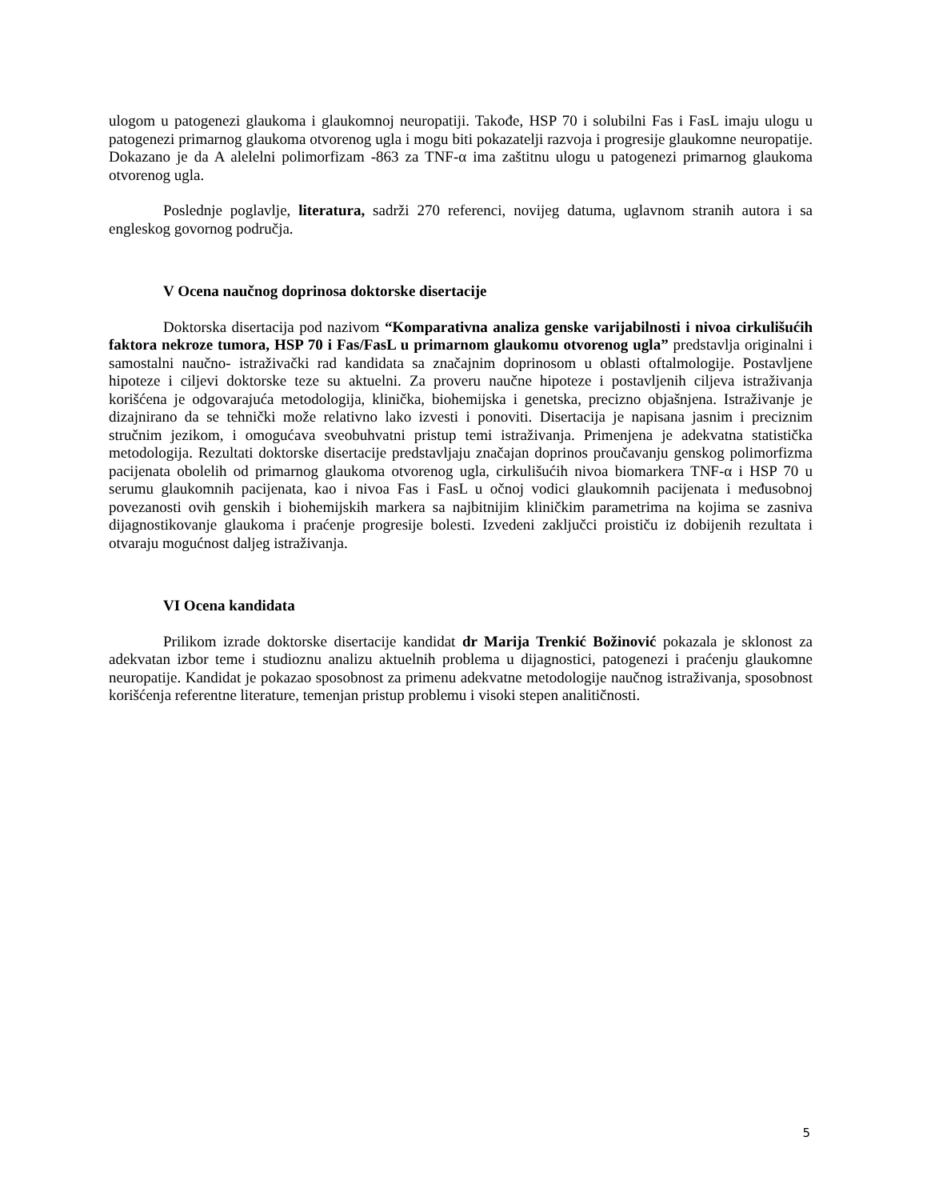ulogom u patogenezi glaukoma i glaukomnoj neuropatiji. Takođe, HSP 70 i solubilni Fas i FasL imaju ulogu u patogenezi primarnog glaukoma otvorenog ugla i mogu biti pokazatelji razvoja i progresije glaukomne neuropatije. Dokazano je da A alelelni polimorfizam -863 za TNF-α ima zaštitnu ulogu u patogenezi primarnog glaukoma otvorenog ugla.
Poslednje poglavlje, literatura, sadrži 270 referenci, novijeg datuma, uglavnom stranih autora i sa engleskog govornog područja.
V Ocena naučnog doprinosa doktorske disertacije
Doktorska disertacija pod nazivom “Komparativna analiza genske varijabilnosti i nivoa cirkulišućih faktora nekroze tumora, HSP 70 i Fas/FasL u primarnom glaukomu otvorenog ugla” predstavlja originalni i samostalni naučno- istraživački rad kandidata sa značajnim doprinosom u oblasti oftalmologije. Postavljene hipoteze i ciljevi doktorske teze su aktuelni. Za proveru naučne hipoteze i postavljenih ciljeva istraživanja korišćena je odgovarajuća metodologija, klinička, biohemijska i genetska, precizno objašnjena. Istraživanje je dizajnirano da se tehnički može relativno lako izvesti i ponoviti. Disertacija je napisana jasnim i preciznim stručnim jezikom, i omogućava sveobuhvatni pristup temi istraživanja. Primenjena je adekvatna statistička metodologija. Rezultati doktorske disertacije predstavljaju značajan doprinos proučavanju genskog polimorfizma pacijenata obolelih od primarnog glaukoma otvorenog ugla, cirkulišućih nivoa biomarkera TNF-α i HSP 70 u serumu glaukomnih pacijenata, kao i nivoa Fas i FasL u očnoj vodici glaukomnih pacijenata i međusobnoj povezanosti ovih genskih i biohemijskih markera sa najbitnijim kliničkim parametrima na kojima se zasniva dijagnostikovanje glaukoma i praćenje progresije bolesti. Izvedeni zaključci proističu iz dobijenih rezultata i otvaraju mogućnost daljeg istraživanja.
VI Ocena kandidata
Prilikom izrade doktorske disertacije kandidat dr Marija Trenkić Božinović pokazala je sklonost za adekvatan izbor teme i studioznu analizu aktuelnih problema u dijagnostici, patogenezi i praćenju glaukomne neuropatije. Kandidat je pokazao sposobnost za primenu adekvatne metodologije naučnog istraživanja, sposobnost korišćenja referentne literature, temenjan pristup problemu i visoki stepen analitičnosti.
5